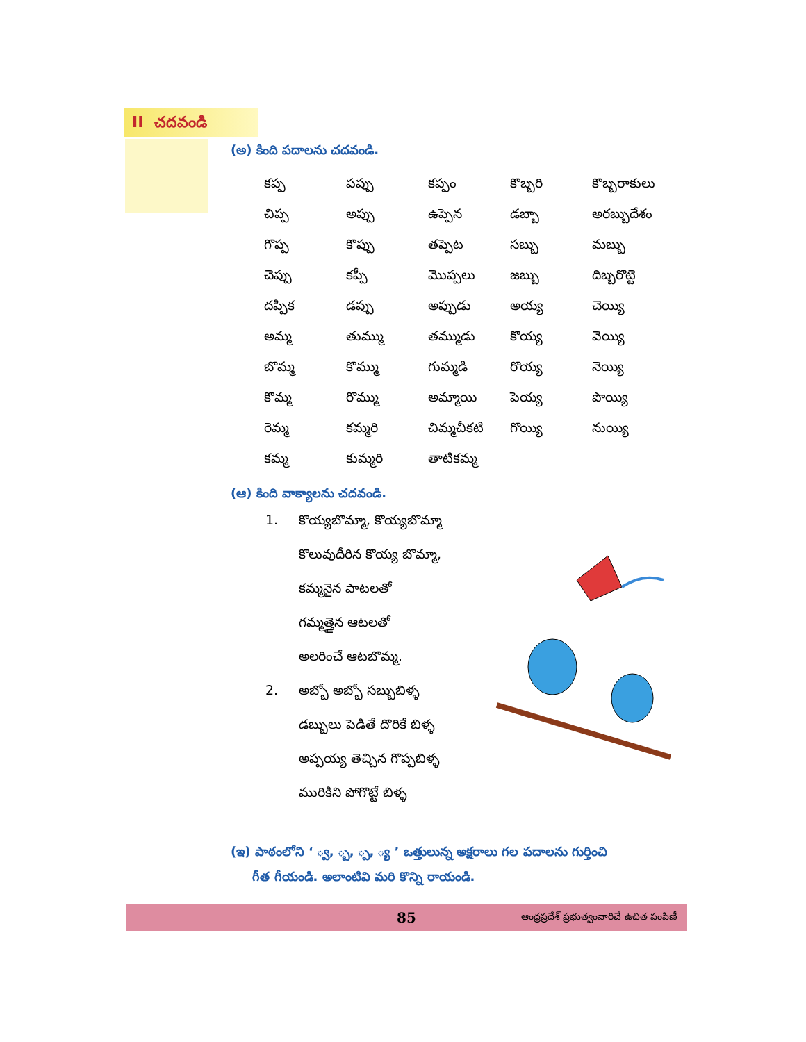II చదవండి
(అ) కింది పదాలను చదవండి.
| కప్ప | పప్పు | కప్పం | కొబ్బరి | కొబ్బరాకులు |
| చిప్ప | అప్పు | ఉప్పెన | డబ్బా | అరబ్బుదేశం |
| గొప్ప | కొప్పు | తప్పెట | సబ్బు | మబ్బు |
| చెప్పు | కప్పీ | మొప్పలు | జబ్బు | దిబ్బరొట్టె |
| దప్పిక | డప్పు | అప్పుడు | అయ్య | చెయ్యి |
| అమ్మ | తుమ్ము | తమ్ముడు | కొయ్య | వెయ్యి |
| బొమ్మ | కొమ్ము | గుమ్మడి | రొయ్య | నెయ్యి |
| కొమ్మ | రొమ్ము | అమ్మాయి | పెయ్య | పొయ్యి |
| రెమ్మ | కమ్మరి | చిమ్మచీకటి | గొయ్యి | నుయ్యి |
| కమ్మ | కుమ్మరి | తాటికమ్మ | | |
(ఆ) కింది వాక్యాలను చదవండి.
1. కొయ్యబొమ్మా, కొయ్యబొమ్మా
కొలువుదీరిన కొయ్య బొమ్మా,
కమ్మనైన పాటలతో
గమ్మత్తైన ఆటలతో
అలరించే ఆటబొమ్మ.
2. అబ్బో అబ్బో సబ్బుబిళ్ళ
డబ్బులు పెడితే దొరికే బిళ్ళ
అప్పయ్య తెచ్చిన గొప్పబిళ్ళ
మురికిని పోగొట్టే బిళ్ళ
(ఇ) పాఠంలోని ‘ ్వ, ్బ, ్ప, ్య ’ ఒత్తులున్న అక్షరాలు గల పదాలను గుర్తించి
గీత గీయండి. అలాంటివి మరి కొన్ని రాయండి.
85 ఆంధ్రప్రదేశ్ ప్రభుత్వంవారిచే ఉచిత పంపిణీ